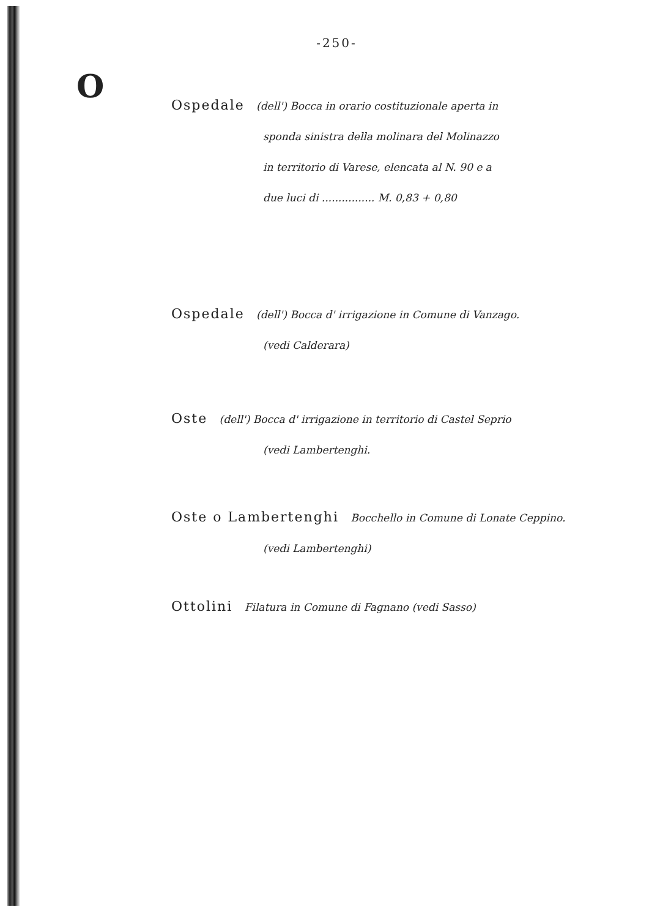-250-
O
Ospedale (dell') Bocca in orario costituzionale aperta in
sponda sinistra della molinara del Molinazzo
in territorio di Varese, elencata al N. 90 e a
due luci di ................ M. 0,83 + 0,80
Ospedale (dell') Bocca d' irrigazione in Comune di Vanzago.
(vedi Calderara)
Oste (dell') Bocca d' irrigazione in territorio di Castel Seprio
(vedi Lambertenghi.
Oste o Lambertenghi Bocchello in Comune di Lonate Ceppino.
(vedi Lambertenghi)
Ottolini Filatura in Comune di Fagnano (vedi Sasso)